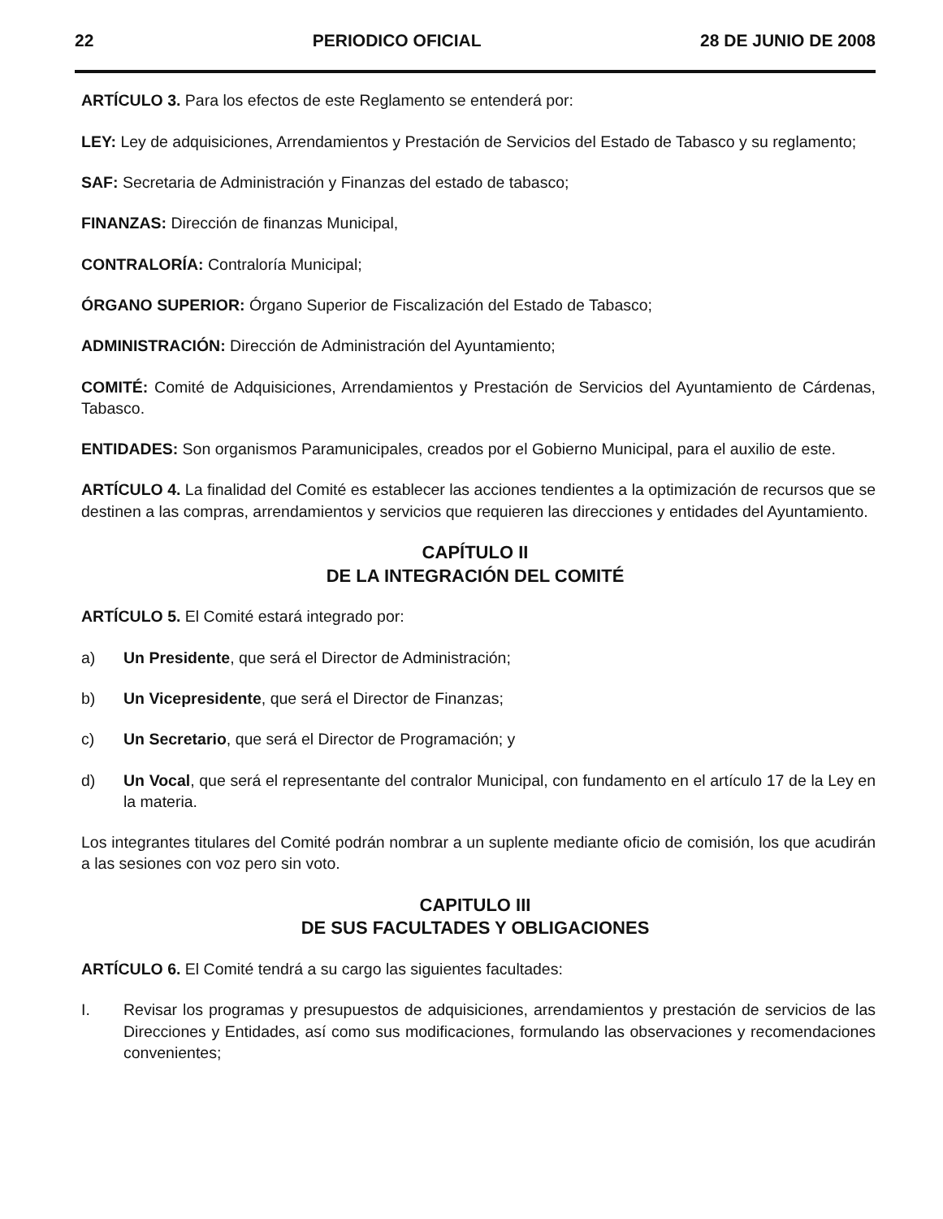22 PERIODICO OFICIAL 28 DE JUNIO DE 2008
ARTÍCULO 3. Para los efectos de este Reglamento se entenderá por:
LEY: Ley de adquisiciones, Arrendamientos y Prestación de Servicios del Estado de Tabasco y su reglamento;
SAF: Secretaria de Administración y Finanzas del estado de tabasco;
FINANZAS: Dirección de finanzas Municipal,
CONTRALORÍA: Contraloría Municipal;
ÓRGANO SUPERIOR: Órgano Superior de Fiscalización del Estado de Tabasco;
ADMINISTRACIÓN: Dirección de Administración del Ayuntamiento;
COMITÉ: Comité de Adquisiciones, Arrendamientos y Prestación de Servicios del Ayuntamiento de Cárdenas, Tabasco.
ENTIDADES: Son organismos Paramunicipales, creados por el Gobierno Municipal, para el auxilio de este.
ARTÍCULO 4. La finalidad del Comité es establecer las acciones tendientes a la optimización de recursos que se destinen a las compras, arrendamientos y servicios que requieren las direcciones y entidades del Ayuntamiento.
CAPÍTULO II
DE LA INTEGRACIÓN DEL COMITÉ
ARTÍCULO 5. El Comité estará integrado por:
a) Un Presidente, que será el Director de Administración;
b) Un Vicepresidente, que será el Director de Finanzas;
c) Un Secretario, que será el Director de Programación; y
d) Un Vocal, que será el representante del contralor Municipal, con fundamento en el artículo 17 de la Ley en la materia.
Los integrantes titulares del Comité podrán nombrar a un suplente mediante oficio de comisión, los que acudirán a las sesiones con voz pero sin voto.
CAPITULO III
DE SUS FACULTADES Y OBLIGACIONES
ARTÍCULO 6. El Comité tendrá a su cargo las siguientes facultades:
I. Revisar los programas y presupuestos de adquisiciones, arrendamientos y prestación de servicios de las Direcciones y Entidades, así como sus modificaciones, formulando las observaciones y recomendaciones convenientes;